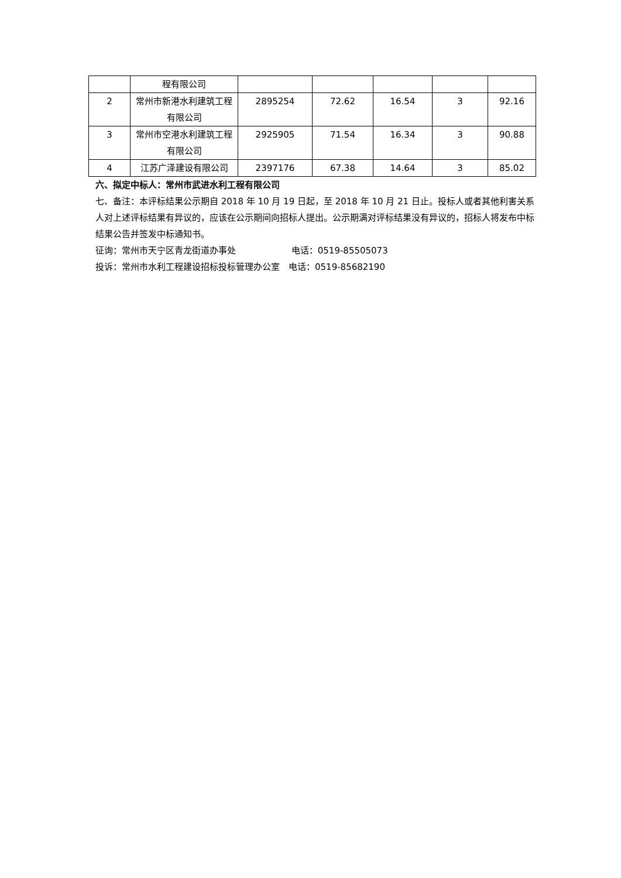| | 程有限公司 | | | | | |
| 2 | 常州市新港水利建筑工程有限公司 | 2895254 | 72.62 | 16.54 | 3 | 92.16 |
| 3 | 常州市空港水利建筑工程有限公司 | 2925905 | 71.54 | 16.34 | 3 | 90.88 |
| 4 | 江苏广泽建设有限公司 | 2397176 | 67.38 | 14.64 | 3 | 85.02 |
六、拟定中标人：常州市武进水利工程有限公司
七、备注：本评标结果公示期自 2018 年 10 月 19 日起，至 2018 年 10 月 21 日止。投标人或者其他利害关系人对上述评标结果有异议的，应该在公示期间向招标人提出。公示期满对评标结果没有异议的，招标人将发布中标结果公告并签发中标通知书。
征询：常州市天宁区青龙街道办事处　　　　　　 电话：0519-85505073
投诉：常州市水利工程建设招标投标管理办公室　电话：0519-85682190